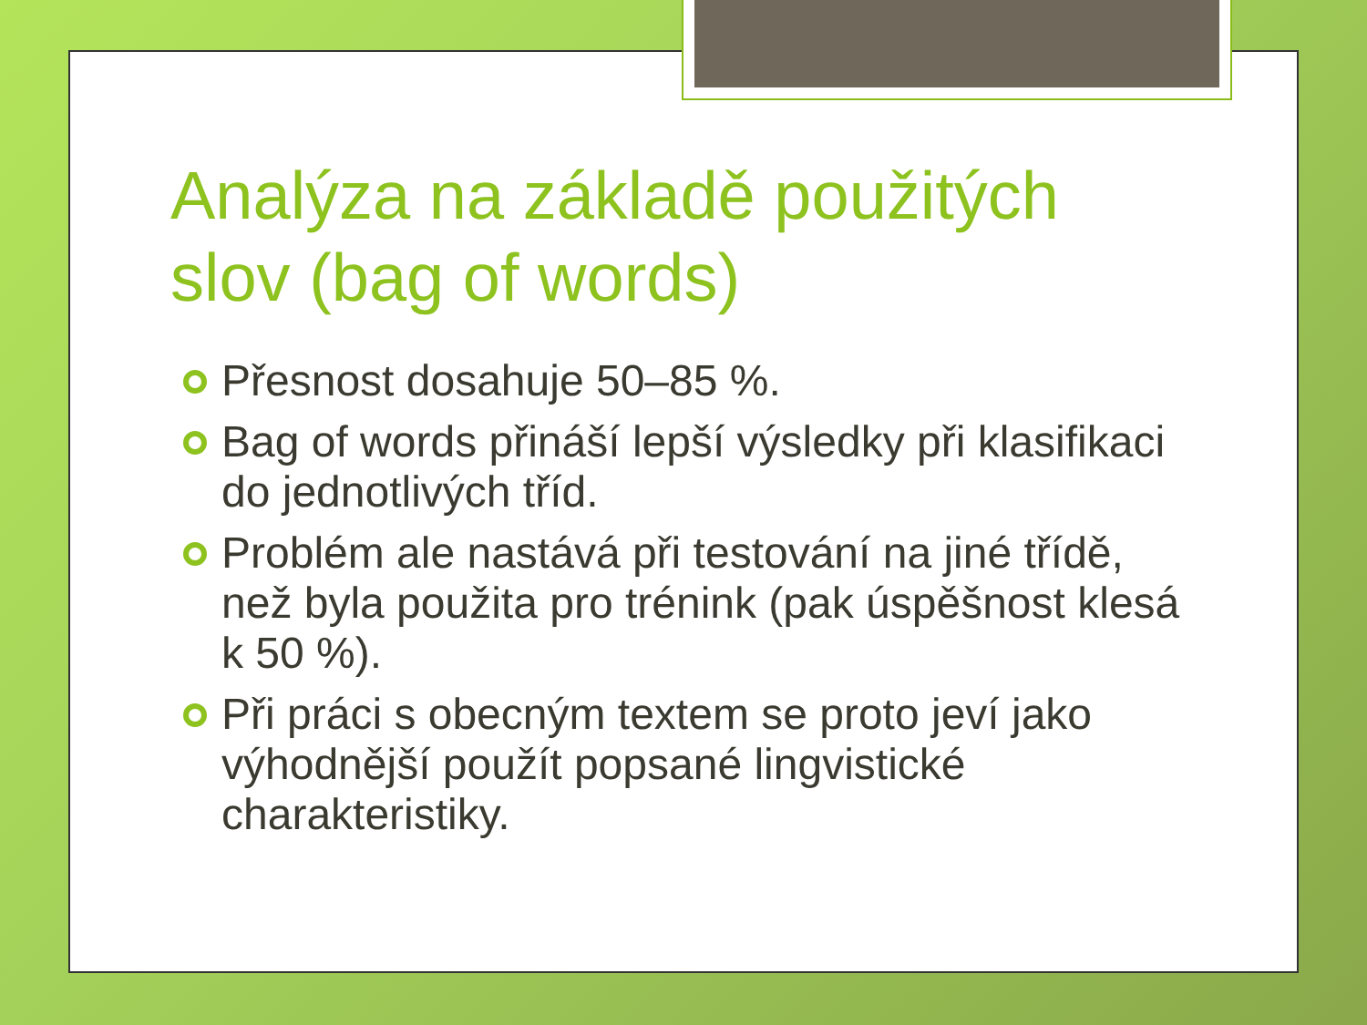Analýza na základě použitých slov (bag of words)
Přesnost dosahuje 50–85 %.
Bag of words přináší lepší výsledky při klasifikaci do jednotlivých tříd.
Problém ale nastává při testování na jiné třídě, než byla použita pro trénink (pak úspěšnost klesá k 50 %).
Při práci s obecným textem se proto jeví jako výhodnější použít popsané lingvistické charakteristiky.